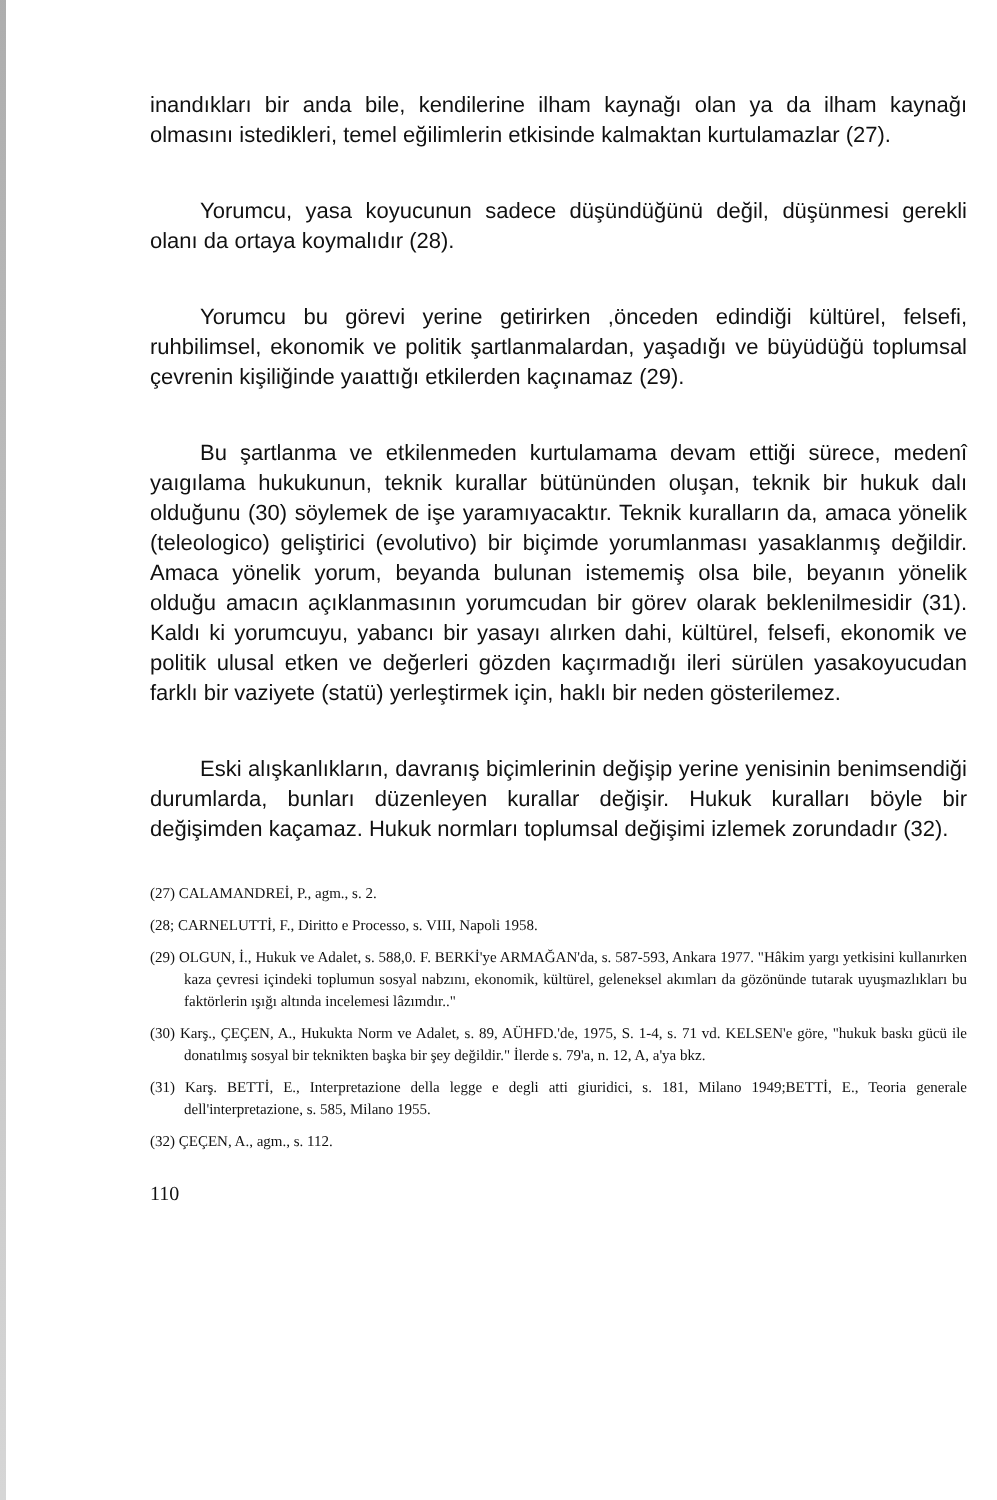inandıkları bir anda bile, kendilerine ilham kaynağı olan ya da ilham kaynağı olmasını istedikleri, temel eğilimlerin etkisinde kalmaktan kurtulamazlar (27).
Yorumcu, yasa koyucunun sadece düşündüğünü değil, düşünmesi gerekli olanı da ortaya koymalıdır (28).
Yorumcu bu görevi yerine getirirken ,önceden edindiği kültürel, felsefi, ruhbilimsel, ekonomik ve politik şartlanmalardan, yaşadığı ve büyüdüğü toplumsal çevrenin kişiliğinde yaıattığı etkilerden kaçınamaz (29).
Bu şartlanma ve etkilenmeden kurtulamama devam ettiği sürece, medenî yaıgılama hukukunun, teknik kurallar bütününden oluşan, teknik bir hukuk dalı olduğunu (30) söylemek de işe yaramıyacaktır. Teknik kuralların da, amaca yönelik (teleologico) geliştirici (evolutivo) bir biçimde yorumlanması yasaklanmış değildir. Amaca yönelik yorum, beyanda bulunan istememiş olsa bile, beyanın yönelik olduğu amacın açıklanmasının yorumcudan bir görev olarak beklenilmesidir (31). Kaldı ki yorumcuyu, yabancı bir yasayı alırken dahi, kültürel, felsefi, ekonomik ve politik ulusal etken ve değerleri gözden kaçırmadığı ileri sürülen yasakoyucudan farklı bir vaziyete (statü) yerleştirmek için, haklı bir neden gösterilemez.
Eski alışkanlıkların, davranış biçimlerinin değişip yerine yenisinin benimsendiği durumlarda, bunları düzenleyen kurallar değişir. Hukuk kuralları böyle bir değişimden kaçamaz. Hukuk normları toplumsal değişimi izlemek zorundadır (32).
(27) CALAMANDREİ, P., agm., s. 2.
(28; CARNELUTTİ, F., Diritto e Processo, s. VIII, Napoli 1958.
(29) OLGUN, İ., Hukuk ve Adalet, s. 588,0. F. BERKİ'ye ARMAĞAN'da, s. 587-593, Ankara 1977. "Hâkim yargı yetkisini kullanırken kaza çevresi içindeki toplumun sosyal nabzını, ekonomik, kültürel, geleneksel akımları da gözönünde tutarak uyuşmazlıkları bu faktörlerin ışığı altında incelemesi lâzımdır.."
(30) Karş., ÇEÇEN, A., Hukukta Norm ve Adalet, s. 89, AÜHFD.'de, 1975, S. 1-4, s. 71 vd. KELSEN'e göre, "hukuk baskı gücü ile donatılmış sosyal bir teknikten başka bir şey değildir." İlerde s. 79'a, n. 12, A, a'ya bkz.
(31) Karş. BETTİ, E., Interpretazione della legge e degli atti giuridici, s. 181, Milano 1949;BETTİ, E., Teoria generale dell'interpretazione, s. 585, Milano 1955.
(32) ÇEÇEN, A., agm., s. 112.
110